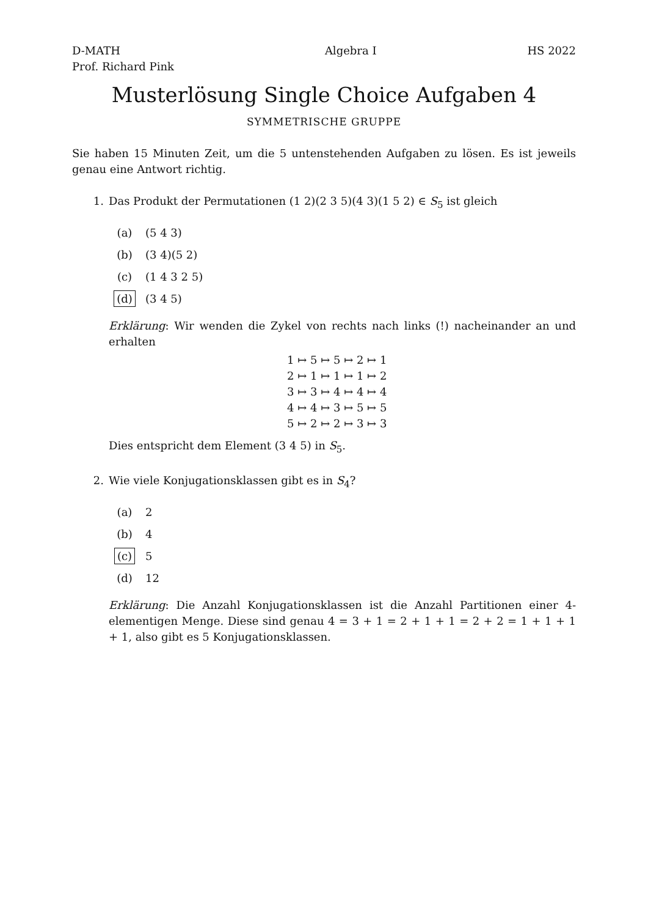D-MATH
Prof. Richard Pink Algebra I HS 2022
Musterlösung Single Choice Aufgaben 4
SYMMETRISCHE GRUPPE
Sie haben 15 Minuten Zeit, um die 5 untenstehenden Aufgaben zu lösen. Es ist jeweils genau eine Antwort richtig.
1. Das Produkt der Permutationen (1 2)(2 3 5)(4 3)(1 5 2) ∈ S<sub>5</sub> ist gleich
(a) (5 4 3)
(b) (3 4)(5 2)
(c) (1 4 3 2 5)
(d) (3 4 5)
Erklärung: Wir wenden die Zykel von rechts nach links (!) nacheinander an und erhalten
1 ↦ 5 ↦ 5 ↦ 2 ↦ 1
2 ↦ 1 ↦ 1 ↦ 1 ↦ 2
3 ↦ 3 ↦ 4 ↦ 4 ↦ 4
4 ↦ 4 ↦ 3 ↦ 5 ↦ 5
5 ↦ 2 ↦ 2 ↦ 3 ↦ 3
Dies entspricht dem Element (3 4 5) in S<sub>5</sub>.
2. Wie viele Konjugationsklassen gibt es in S<sub>4</sub>?
(a) 2
(b) 4
(c) 5
(d) 12
Erklärung: Die Anzahl Konjugationsklassen ist die Anzahl Partitionen einer 4-elementigen Menge. Diese sind genau 4 = 3 + 1 = 2 + 1 + 1 = 2 + 2 = 1 + 1 + 1 + 1, also gibt es 5 Konjugationsklassen.